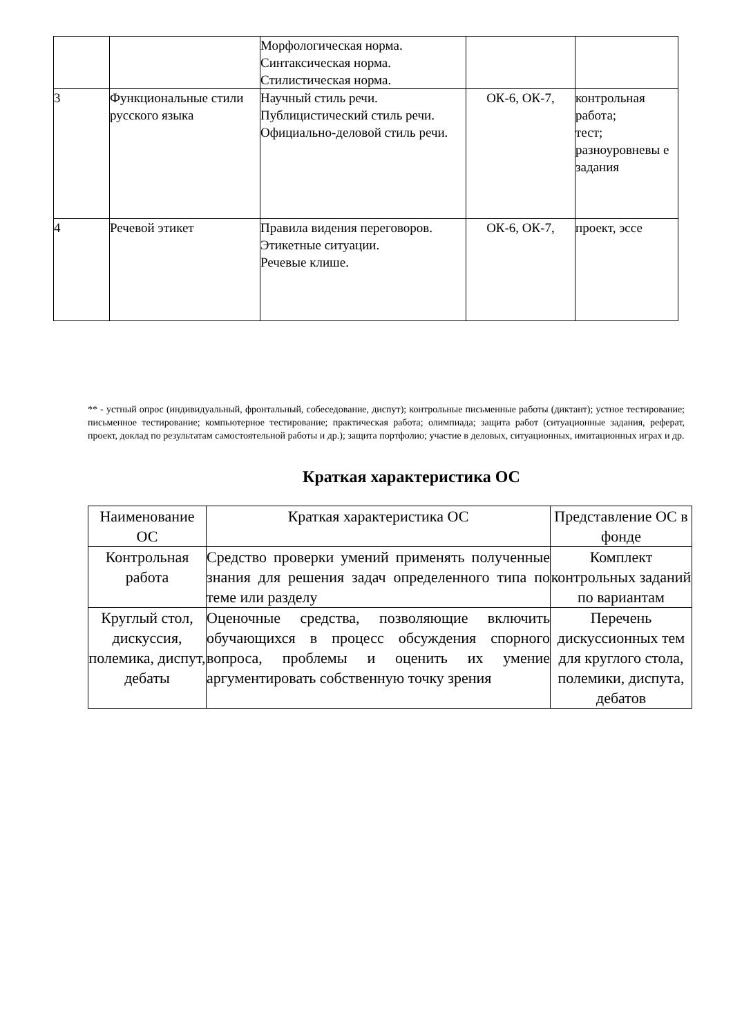| | | Морфологическая норма. Синтаксическая норма. Стилистическая норма. | | |
| 3 | Функциональные стили русского языка | Научный стиль речи. Публицистический стиль речи. Официально-деловой стиль речи. | ОК-6, ОК-7, | контрольная работа; тест; разноуровневы е задания |
| 4 | Речевой этикет | Правила видения переговоров. Этикетные ситуации. Речевые клише. | ОК-6, ОК-7, | проект, эссе |
** - устный опрос (индивидуальный, фронтальный, собеседование, диспут); контрольные письменные работы (диктант); устное тестирование; письменное тестирование; компьютерное тестирование; практическая работа; олимпиада; защита работ (ситуационные задания, реферат, проект, доклад по результатам самостоятельной работы и др.); защита портфолио; участие в деловых, ситуационных, имитационных играх и др.
Краткая характеристика ОС
| Наименование ОС | Краткая характеристика ОС | Представление ОС в фонде |
| --- | --- | --- |
| Контрольная работа | Средство проверки умений применять полученные знания для решения задач определенного типа по теме или разделу | Комплект контрольных заданий по вариантам |
| Круглый стол, дискуссия, полемика, диспут, дебаты | Оценочные средства, позволяющие включить обучающихся в процесс обсуждения спорного вопроса, проблемы и оценить их умение аргументировать собственную точку зрения | Перечень дискуссионных тем для круглого стола, полемики, диспута, дебатов |